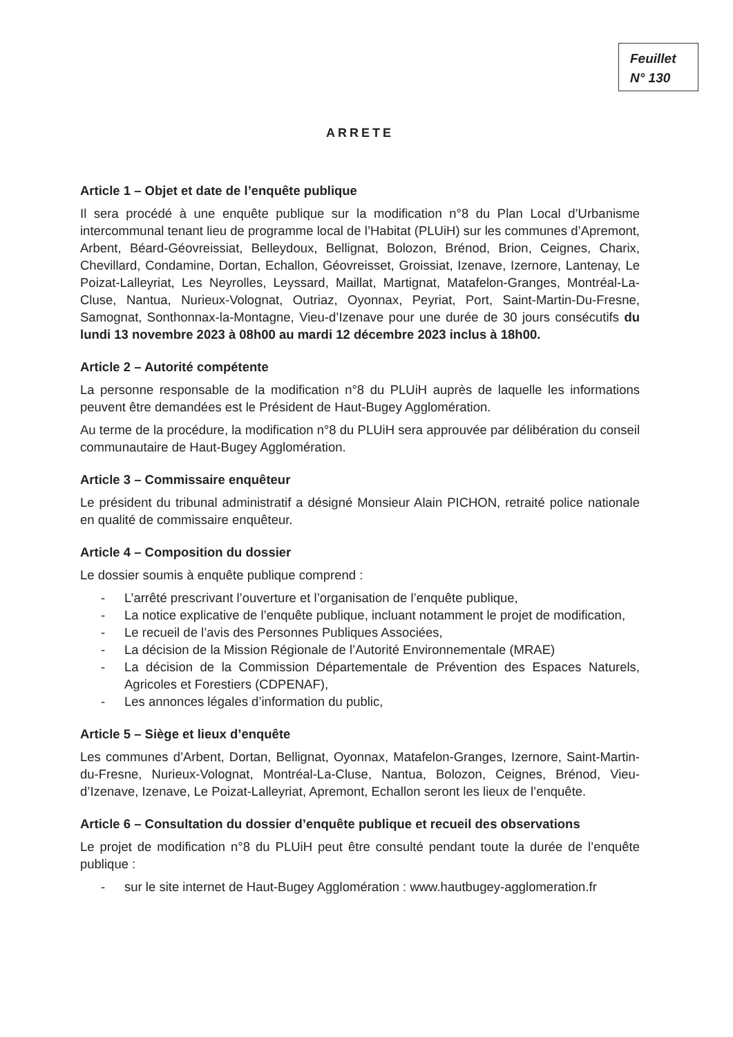Feuillet
N° 130
ARRETE
Article 1 – Objet et date de l’enquête publique
Il sera procédé à une enquête publique sur la modification n°8 du Plan Local d’Urbanisme intercommunal tenant lieu de programme local de l’Habitat (PLUiH) sur les communes d’Apremont, Arbent, Béard-Géovreissiat, Belleydoux, Bellignat, Bolozon, Brénod, Brion, Ceignes, Charix, Chevillard, Condamine, Dortan, Echallon, Géovreisset, Groissiat, Izenave, Izernore, Lantenay, Le Poizat-Lalleyriat, Les Neyrolles, Leyssard, Maillat, Martignat, Matafelon-Granges, Montréal-La-Cluse, Nantua, Nurieux-Volognat, Outriaz, Oyonnax, Peyriat, Port, Saint-Martin-Du-Fresne, Samognat, Sonthonnax-la-Montagne, Vieu-d’Izenave pour une durée de 30 jours consécutifs du lundi 13 novembre 2023 à 08h00 au mardi 12 décembre 2023 inclus à 18h00.
Article 2 – Autorité compétente
La personne responsable de la modification n°8 du PLUiH auprès de laquelle les informations peuvent être demandées est le Président de Haut-Bugey Agglomération.
Au terme de la procédure, la modification n°8 du PLUiH sera approuvée par délibération du conseil communautaire de Haut-Bugey Agglomération.
Article 3 – Commissaire enquêteur
Le président du tribunal administratif a désigné Monsieur Alain PICHON, retraité police nationale en qualité de commissaire enquêteur.
Article 4 – Composition du dossier
Le dossier soumis à enquête publique comprend :
- L’arrêté prescrivant l’ouverture et l’organisation de l’enquête publique,
- La notice explicative de l’enquête publique, incluant notamment le projet de modification,
- Le recueil de l’avis des Personnes Publiques Associées,
- La décision de la Mission Régionale de l’Autorité Environnementale (MRAE)
- La décision de la Commission Départementale de Prévention des Espaces Naturels, Agricoles et Forestiers (CDPENAF),
- Les annonces légales d’information du public,
Article 5 – Siège et lieux d’enquête
Les communes d’Arbent, Dortan, Bellignat, Oyonnax, Matafelon-Granges, Izernore, Saint-Martin-du-Fresne, Nurieux-Volognat, Montréal-La-Cluse, Nantua, Bolozon, Ceignes, Brénod, Vieu-d’Izenave, Izenave, Le Poizat-Lalleyriat, Apremont, Echallon seront les lieux de l’enquête.
Article 6 – Consultation du dossier d’enquête publique et recueil des observations
Le projet de modification n°8 du PLUiH peut être consulté pendant toute la durée de l’enquête publique :
- sur le site internet de Haut-Bugey Agglomération : www.hautbugey-agglomeration.fr